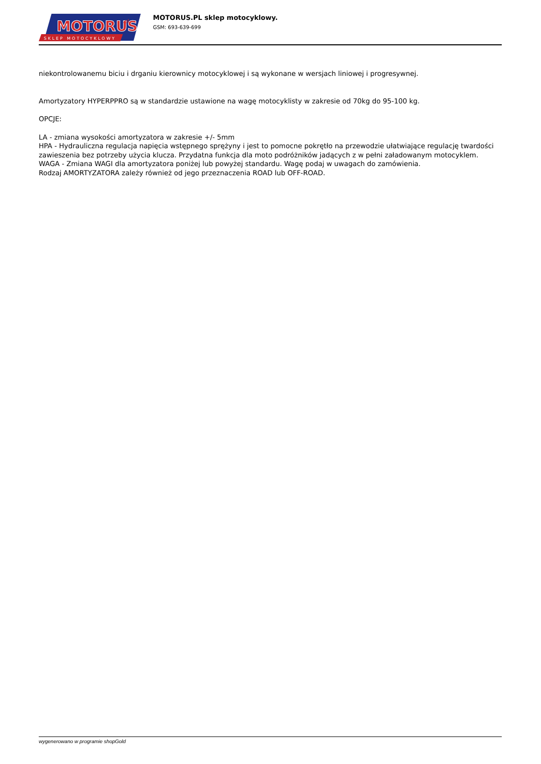MOTORUS
.pl
SKLEP MOTOCYKLOWY
MOTORUS.PL sklep motocyklowy.
GSM: 693-639-699
niekontrolowanemu biciu i drganiu kierownicy motocyklowej i są wykonane w wersjach liniowej i progresywnej.
Amortyzatory HYPERPPRO są w standardzie ustawione na wagę motocyklisty w zakresie od 70kg do 95-100 kg.
OPCJE:
LA - zmiana wysokości amortyzatora w zakresie +/- 5mm
HPA - Hydrauliczna regulacja napięcia wstępnego sprężyny i jest to pomocne pokrętło na przewodzie ułatwiające regulację twardości zawieszenia bez potrzeby użycia klucza. Przydatna funkcja dla moto podróżników jadących z w pełni załadowanym motocyklem.
WAGA - Zmiana WAGI dla amortyzatora poniżej lub powyżej standardu. Wagę podaj w uwagach do zamówienia.
Rodzaj AMORTYZATORA zależy również od jego przeznaczenia ROAD lub OFF-ROAD.
wygenerowano w programie shopGold